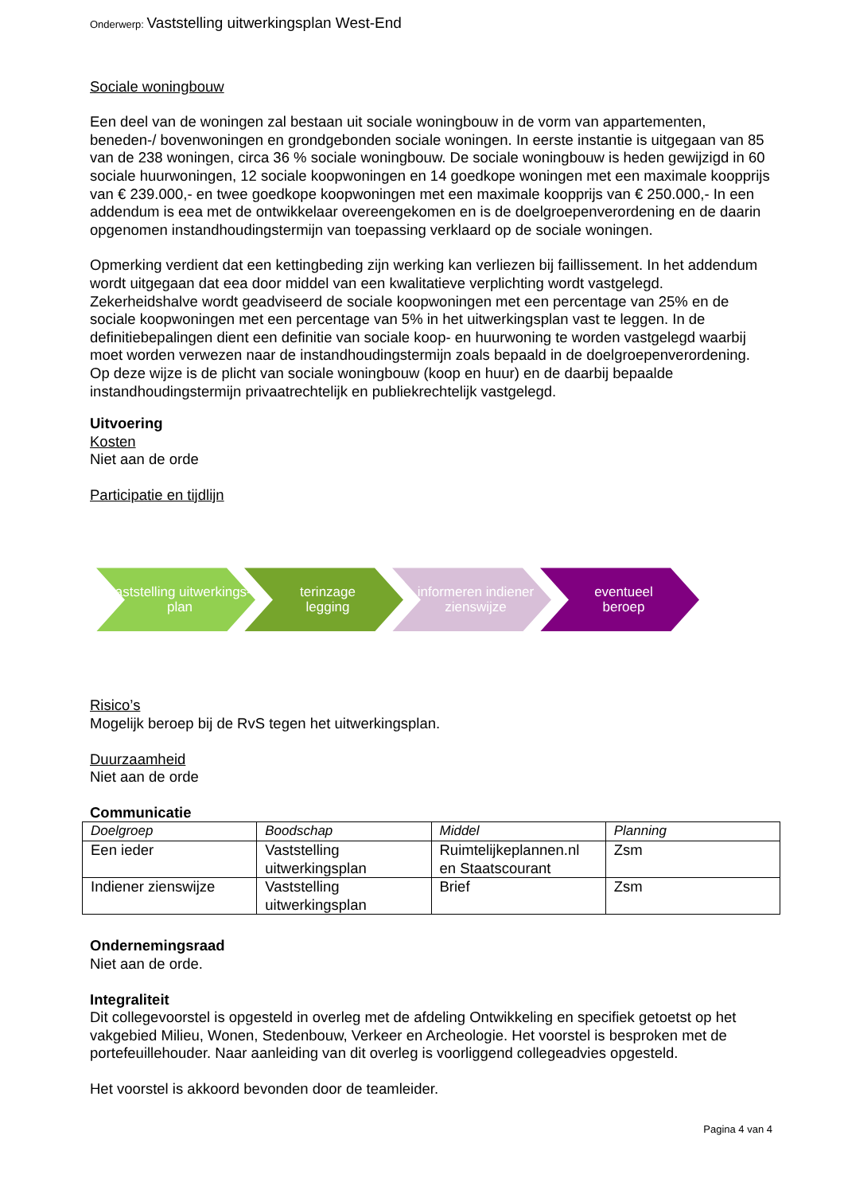Onderwerp: Vaststelling uitwerkingsplan West-End
Sociale woningbouw
Een deel van de woningen zal bestaan uit sociale woningbouw in de vorm van appartementen, beneden-/ bovenwoningen en grondgebonden sociale woningen. In eerste instantie is uitgegaan van 85 van de 238 woningen, circa 36 % sociale woningbouw. De sociale woningbouw is heden gewijzigd in 60 sociale huurwoningen, 12 sociale koopwoningen en 14 goedkope woningen met een maximale koopprijs van € 239.000,- en twee goedkope koopwoningen met een maximale koopprijs van € 250.000,- In een addendum is eea met de ontwikkelaar overeengekomen en is de doelgroepenverordening en de daarin opgenomen instandhoudingstermijn van toepassing verklaard op de sociale woningen.
Opmerking verdient dat een kettingbeding zijn werking kan verliezen bij faillissement. In het addendum wordt uitgegaan dat eea door middel van een kwalitatieve verplichting wordt vastgelegd. Zekerheidshalve wordt geadviseerd de sociale koopwoningen met een percentage van 25% en de sociale koopwoningen met een percentage van 5% in het uitwerkingsplan vast te leggen. In de definitiebepalingen dient een definitie van sociale koop- en huurwoning te worden vastgelegd waarbij moet worden verwezen naar de instandhoudingstermijn zoals bepaald in de doelgroepenverordening. Op deze wijze is de plicht van sociale woningbouw (koop en huur) en de daarbij bepaalde instandhoudingstermijn privaatrechtelijk en publiekrechtelijk vastgelegd.
Uitvoering
Kosten
Niet aan de orde
Participatie en tijdlijn
vaststelling uitwerkings-
plan
terinzage
legging
informeren indiener zienswijze
eventueel
beroep
Risico’s
Mogelijk beroep bij de RvS tegen het uitwerkingsplan.
Duurzaamheid
Niet aan de orde
Communicatie
| Doelgroep | Boodschap | Middel | Planning |
| --- | --- | --- | --- |
| Een ieder | Vaststelling uitwerkingsplan | Ruimtelijkeplannen.nl en Staatscourant | Zsm |
| Indiener zienswijze | Vaststelling uitwerkingsplan | Brief | Zsm |
Ondernemingsraad
Niet aan de orde.
Integraliteit
Dit collegevoorstel is opgesteld in overleg met de afdeling Ontwikkeling en specifiek getoetst op het vakgebied Milieu, Wonen, Stedenbouw, Verkeer en Archeologie. Het voorstel is besproken met de portefeuillehouder. Naar aanleiding van dit overleg is voorliggend collegeadvies opgesteld.
Het voorstel is akkoord bevonden door de teamleider.
Pagina 4 van 4